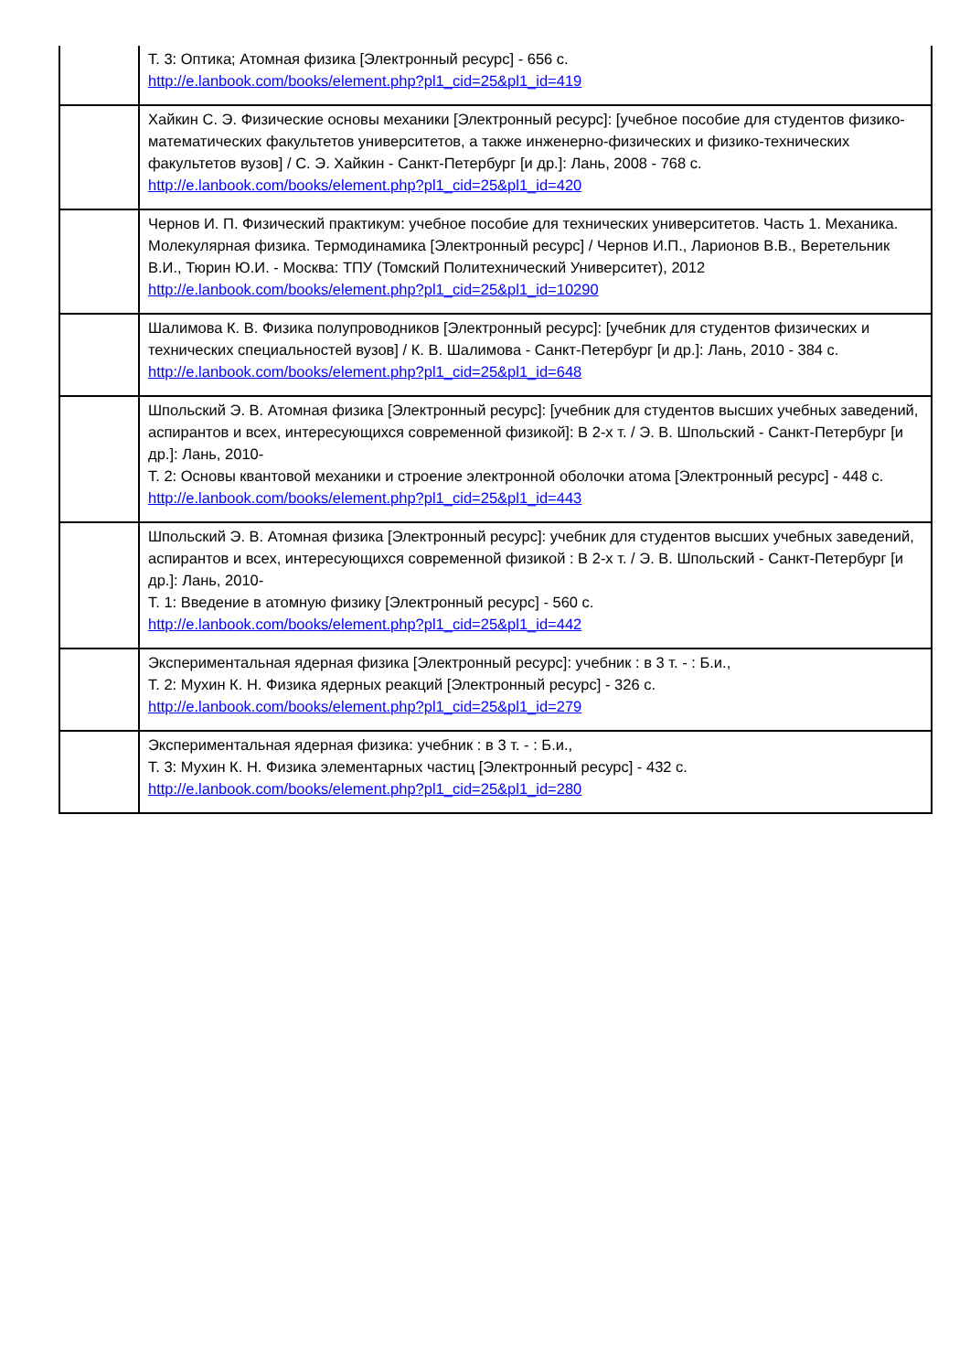| | Т. 3: Оптика; Атомная физика [Электронный ресурс] - 656 с. http://e.lanbook.com/books/element.php?pl1_cid=25&pl1_id=419 |
| | Хайкин С. Э. Физические основы механики [Электронный ресурс]: [учебное пособие для студентов физико-математических факультетов университетов, а также инженерно-физических и физико-технических факультетов вузов] / С. Э. Хайкин - Санкт-Петербург [и др.]: Лань, 2008 - 768 с. http://e.lanbook.com/books/element.php?pl1_cid=25&pl1_id=420 |
| | Чернов И. П. Физический практикум: учебное пособие для технических университетов. Часть 1. Механика. Молекулярная физика. Термодинамика [Электронный ресурс] / Чернов И.П., Ларионов В.В., Веретельник В.И., Тюрин Ю.И. - Москва: ТПУ (Томский Политехнический Университет), 2012 http://e.lanbook.com/books/element.php?pl1_cid=25&pl1_id=10290 |
| | Шалимова К. В. Физика полупроводников [Электронный ресурс]: [учебник для студентов физических и технических специальностей вузов] / К. В. Шалимова - Санкт-Петербург [и др.]: Лань, 2010 - 384 с. http://e.lanbook.com/books/element.php?pl1_cid=25&pl1_id=648 |
| | Шпольский Э. В. Атомная физика [Электронный ресурс]: [учебник для студентов высших учебных заведений, аспирантов и всех, интересующихся современной физикой]: В 2-х т. / Э. В. Шпольский - Санкт-Петербург [и др.]: Лань, 2010- Т. 2: Основы квантовой механики и строение электронной оболочки атома [Электронный ресурс] - 448 с. http://e.lanbook.com/books/element.php?pl1_cid=25&pl1_id=443 |
| | Шпольский Э. В. Атомная физика [Электронный ресурс]: учебник для студентов высших учебных заведений, аспирантов и всех, интересующихся современной физикой : В 2-х т. / Э. В. Шпольский - Санкт-Петербург [и др.]: Лань, 2010- Т. 1: Введение в атомную физику [Электронный ресурс] - 560 с. http://e.lanbook.com/books/element.php?pl1_cid=25&pl1_id=442 |
| | Экспериментальная ядерная физика [Электронный ресурс]: учебник : в 3 т. - : Б.и., Т. 2: Мухин К. Н. Физика ядерных реакций [Электронный ресурс] - 326 с. http://e.lanbook.com/books/element.php?pl1_cid=25&pl1_id=279 |
| | Экспериментальная ядерная физика: учебник : в 3 т. - : Б.и., Т. 3: Мухин К. Н. Физика элементарных частиц [Электронный ресурс] - 432 с. http://e.lanbook.com/books/element.php?pl1_cid=25&pl1_id=280 |